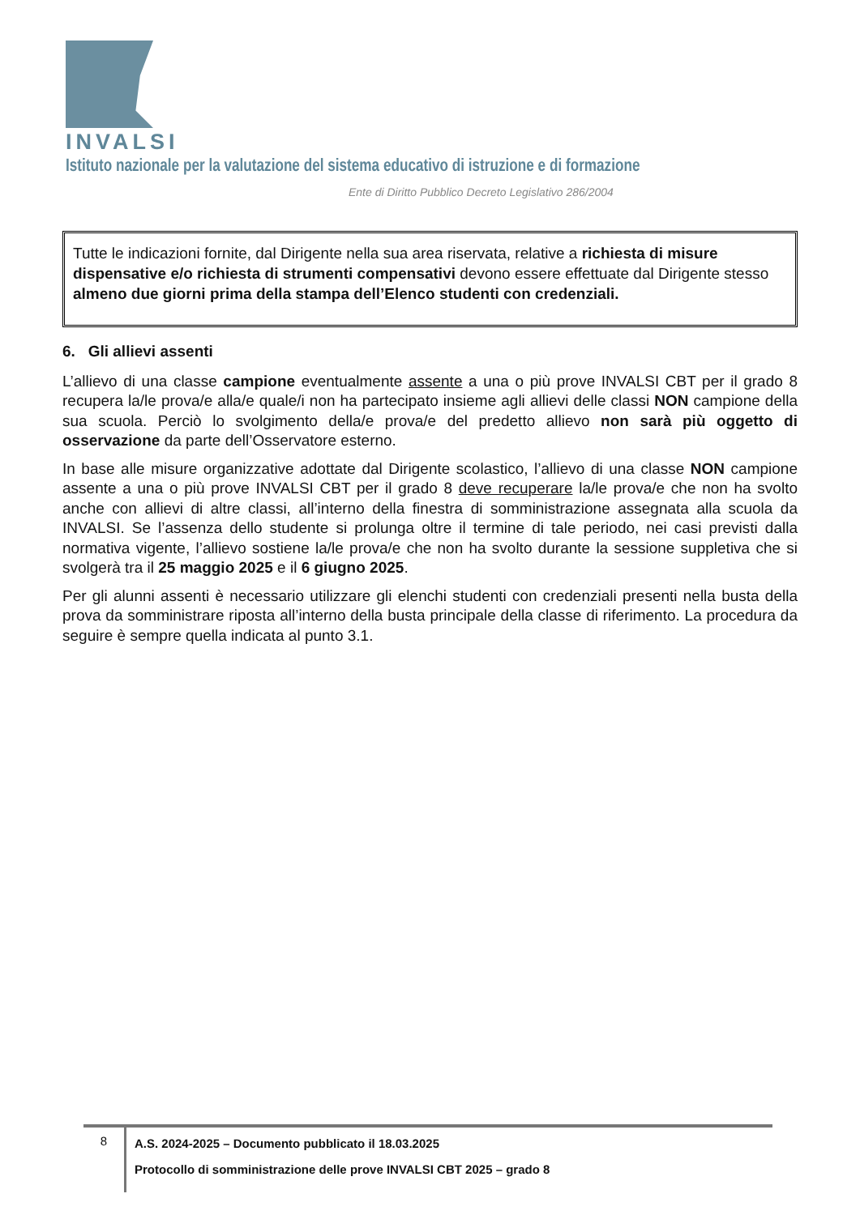INVALSI Istituto nazionale per la valutazione del sistema educativo di istruzione e di formazione
Ente di Diritto Pubblico Decreto Legislativo 286/2004
Tutte le indicazioni fornite, dal Dirigente nella sua area riservata, relative a richiesta di misure dispensative e/o richiesta di strumenti compensativi devono essere effettuate dal Dirigente stesso almeno due giorni prima della stampa dell’Elenco studenti con credenziali.
6. Gli allievi assenti
L’allievo di una classe campione eventualmente assente a una o più prove INVALSI CBT per il grado 8 recupera la/le prova/e alla/e quale/i non ha partecipato insieme agli allievi delle classi NON campione della sua scuola. Perciò lo svolgimento della/e prova/e del predetto allievo non sarà più oggetto di osservazione da parte dell’Osservatore esterno.
In base alle misure organizzative adottate dal Dirigente scolastico, l’allievo di una classe NON campione assente a una o più prove INVALSI CBT per il grado 8 deve recuperare la/le prova/e che non ha svolto anche con allievi di altre classi, all’interno della finestra di somministrazione assegnata alla scuola da INVALSI. Se l’assenza dello studente si prolunga oltre il termine di tale periodo, nei casi previsti dalla normativa vigente, l’allievo sostiene la/le prova/e che non ha svolto durante la sessione suppletiva che si svolgerà tra il 25 maggio 2025 e il 6 giugno 2025.
Per gli alunni assenti è necessario utilizzare gli elenchi studenti con credenziali presenti nella busta della prova da somministrare riposta all’interno della busta principale della classe di riferimento. La procedura da seguire è sempre quella indicata al punto 3.1.
8
A.S. 2024-2025 – Documento pubblicato il 18.03.2025
Protocollo di somministrazione delle prove INVALSI CBT 2025 – grado 8